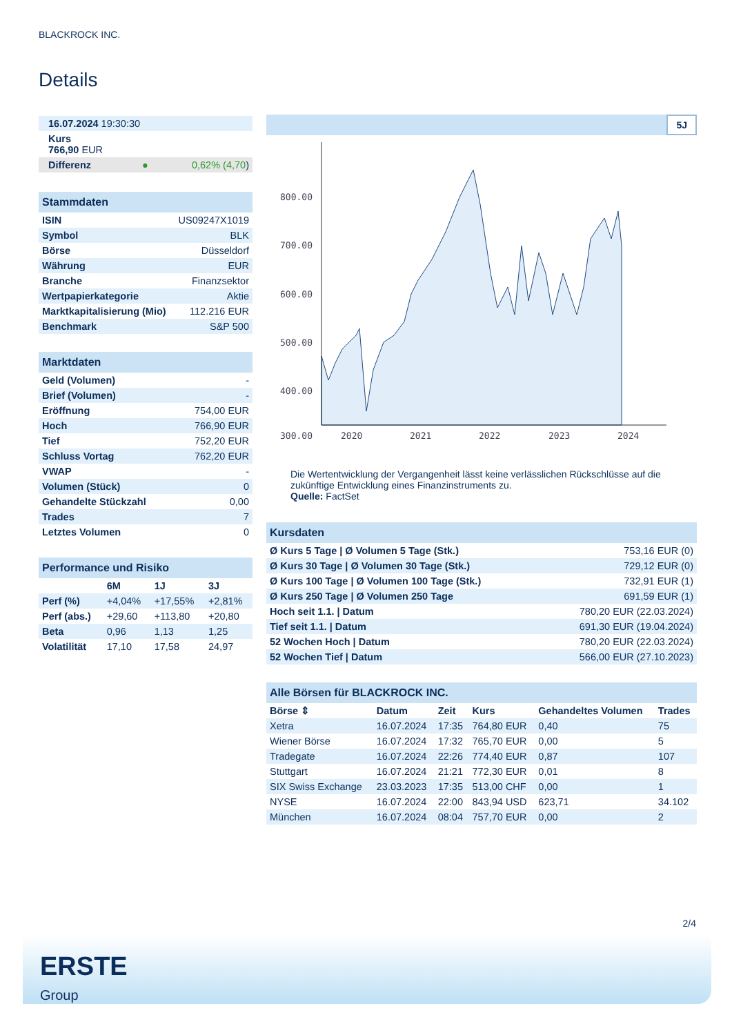BLACKROCK INC.
Details
| 16.07.2024 19:30:30 |
| Kurs 766,90 EUR |
| Differenz ● 0,62% (4,70 ) |
| Stammdaten | |
| ISIN | US09247X1019 |
| Symbol | BLK |
| Börse | Düsseldorf |
| Währung | EUR |
| Branche | Finanzsektor |
| Wertpapierkategorie | Aktie |
| Marktkapitalisierung (Mio) | 112.216 EUR |
| Benchmark | S&P 500 |
| Marktdaten | |
| Geld (Volumen) | - |
| Brief (Volumen) | - |
| Eröffnung | 754,00 EUR |
| Hoch | 766,90 EUR |
| Tief | 752,20 EUR |
| Schluss Vortag | 762,20 EUR |
| VWAP | - |
| Volumen (Stück) | 0 |
| Gehandelte Stückzahl | 0,00 |
| Trades | 7 |
| Letztes Volumen | 0 |
| Performance und Risiko | | | |
| | 6M | 1J | 3J |
| Perf (%) | +4,04% | +17,55% | +2,81% |
| Perf (abs.) | +29,60 | +113,80 | +20,80 |
| Beta | 0,96 | 1,13 | 1,25 |
| Volatilität | 17,10 | 17,58 | 24,97 |
5J
800.00
700.00
600.00
500.00
400.00
300.00
2020
2021
2022
2023
2024
Die Wertentwicklung der Vergangenheit lässt keine verlässlichen Rückschlüsse auf die zukünftige Entwicklung eines Finanzinstruments zu.
Quelle: FactSet
| Kursdaten | |
| Ø Kurs 5 Tage / Ø Volumen 5 Tage (Stk.) | 753,16 EUR (0) |
| Ø Kurs 30 Tage / Ø Volumen 30 Tage (Stk.) | 729,12 EUR (0) |
| Ø Kurs 100 Tage / Ø Volumen 100 Tage (Stk.) | 732,91 EUR (1) |
| Ø Kurs 250 Tage / Ø Volumen 250 Tage | 691,59 EUR (1) |
| Hoch seit 1.1. / Datum | 780,20 EUR (22.03.2024) |
| Tief seit 1.1. / Datum | 691,30 EUR (19.04.2024) |
| 52 Wochen Hoch / Datum | 780,20 EUR (22.03.2024) |
| 52 Wochen Tief / Datum | 566,00 EUR (27.10.2023) |
| Alle Börsen für BLACKROCK INC. | | | | | |
| Börse ⇕ | Datum | Zeit | Kurs | Gehandeltes Volumen | Trades |
| Xetra | 16.07.2024 | 17:35 | 764,80 EUR | 0,40 | 75 |
| Wiener Börse | 16.07.2024 | 17:32 | 765,70 EUR | 0,00 | 5 |
| Tradegate | 16.07.2024 | 22:26 | 774,40 EUR | 0,87 | 107 |
| Stuttgart | 16.07.2024 | 21:21 | 772,30 EUR | 0,01 | 8 |
| SIX Swiss Exchange | 23.03.2023 | 17:35 | 513,00 CHF | 0,00 | 1 |
| NYSE | 16.07.2024 | 22:00 | 843,94 USD | 623,71 | 34.102 |
| München | 16.07.2024 | 08:04 | 757,70 EUR | 0,00 | 2 |
2/4
ERSTE
Group